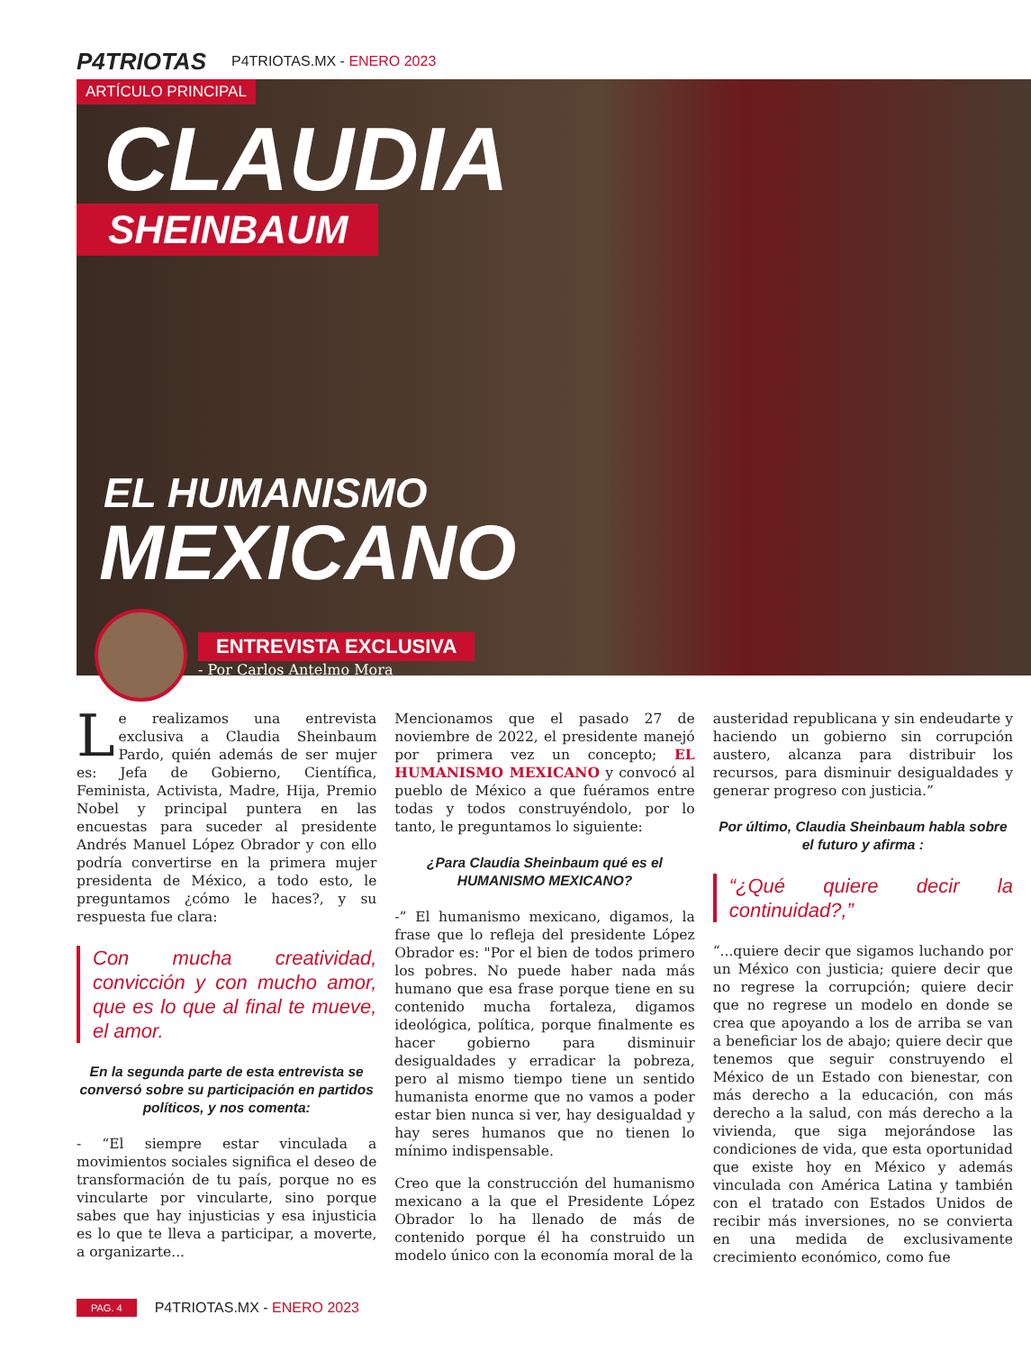P4TRIOTAS P4TRIOTAS.MX - ENERO 2023
ARTÍCULO PRINCIPAL
CLAUDIA
SHEINBAUM
EL HUMANISMO
MEXICANO
ENTREVISTA EXCLUSIVA
- Por Carlos Antelmo Mora
Le realizamos una entrevista exclusiva a Claudia Sheinbaum Pardo, quién además de ser mujer es: Jefa de Gobierno, Científica, Feminista, Activista, Madre, Hija, Premio Nobel y principal puntera en las encuestas para suceder al presidente Andrés Manuel López Obrador y con ello podría convertirse en la primera mujer presidenta de México, a todo esto, le preguntamos ¿cómo le haces?, y su respuesta fue clara:
Con mucha creatividad, convicción y con mucho amor, que es lo que al final te mueve, el amor.
En la segunda parte de esta entrevista se conversó sobre su participación en partidos políticos, y nos comenta:
- “El siempre estar vinculada a movimientos sociales significa el deseo de transformación de tu país, porque no es vincularte por vincularte, sino porque sabes que hay injusticias y esa injusticia es lo que te lleva a participar, a moverte, a organizarte...
Mencionamos que el pasado 27 de noviembre de 2022, el presidente manejó por primera vez un concepto; EL HUMANISMO MEXICANO y convocó al pueblo de México a que fuéramos entre todas y todos construyéndolo, por lo tanto, le preguntamos lo siguiente:
¿Para Claudia Sheinbaum qué es el HUMANISMO MEXICANO?
-” El humanismo mexicano, digamos, la frase que lo refleja del presidente López Obrador es: "Por el bien de todos primero los pobres. No puede haber nada más humano que esa frase porque tiene en su contenido mucha fortaleza, digamos ideológica, política, porque finalmente es hacer gobierno para disminuir desigualdades y erradicar la pobreza, pero al mismo tiempo tiene un sentido humanista enorme que no vamos a poder estar bien nunca si ver, hay desigualdad y hay seres humanos que no tienen lo mínimo indispensable.
Creo que la construcción del humanismo mexicano a la que el Presidente López Obrador lo ha llenado de más de contenido porque él ha construido un modelo único con la economía moral de la
austeridad republicana y sin endeudarte y haciendo un gobierno sin corrupción austero, alcanza para distribuir los recursos, para disminuir desigualdades y generar progreso con justicia.”
Por último, Claudia Sheinbaum habla sobre el futuro y afirma :
“¿Qué quiere decir la continuidad?,”
“...quiere decir que sigamos luchando por un México con justicia; quiere decir que no regrese la corrupción; quiere decir que no regrese un modelo en donde se crea que apoyando a los de arriba se van a beneficiar los de abajo; quiere decir que tenemos que seguir construyendo el México de un Estado con bienestar, con más derecho a la educación, con más derecho a la salud, con más derecho a la vivienda, que siga mejorándose las condiciones de vida, que esta oportunidad que existe hoy en México y además vinculada con América Latina y también con el tratado con Estados Unidos de recibir más inversiones, no se convierta en una medida de exclusivamente crecimiento económico, como fue
PAG. 4 P4TRIOTAS.MX - ENERO 2023